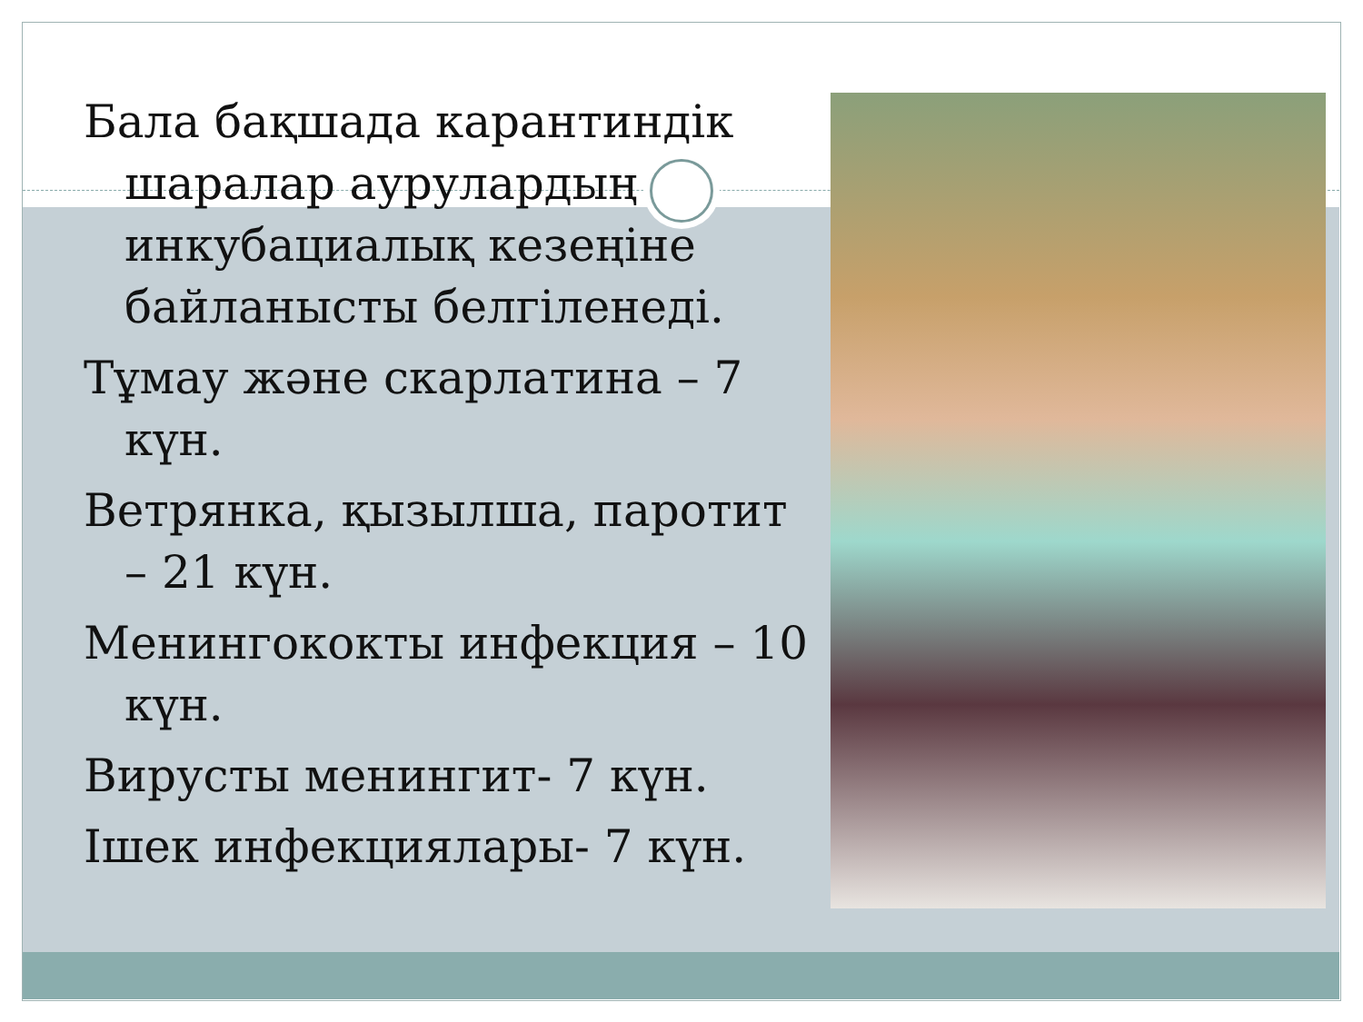Бала бақшада карантиндік шаралар аурулардың инкубациалық кезеңіне байланысты белгіленеді.
Тұмау және скарлатина – 7 күн.
Ветрянка, қызылша, паротит – 21 күн.
Менингококты инфекция – 10 күн.
Вирусты менингит- 7 күн.
Ішек инфекциялары- 7 күн.